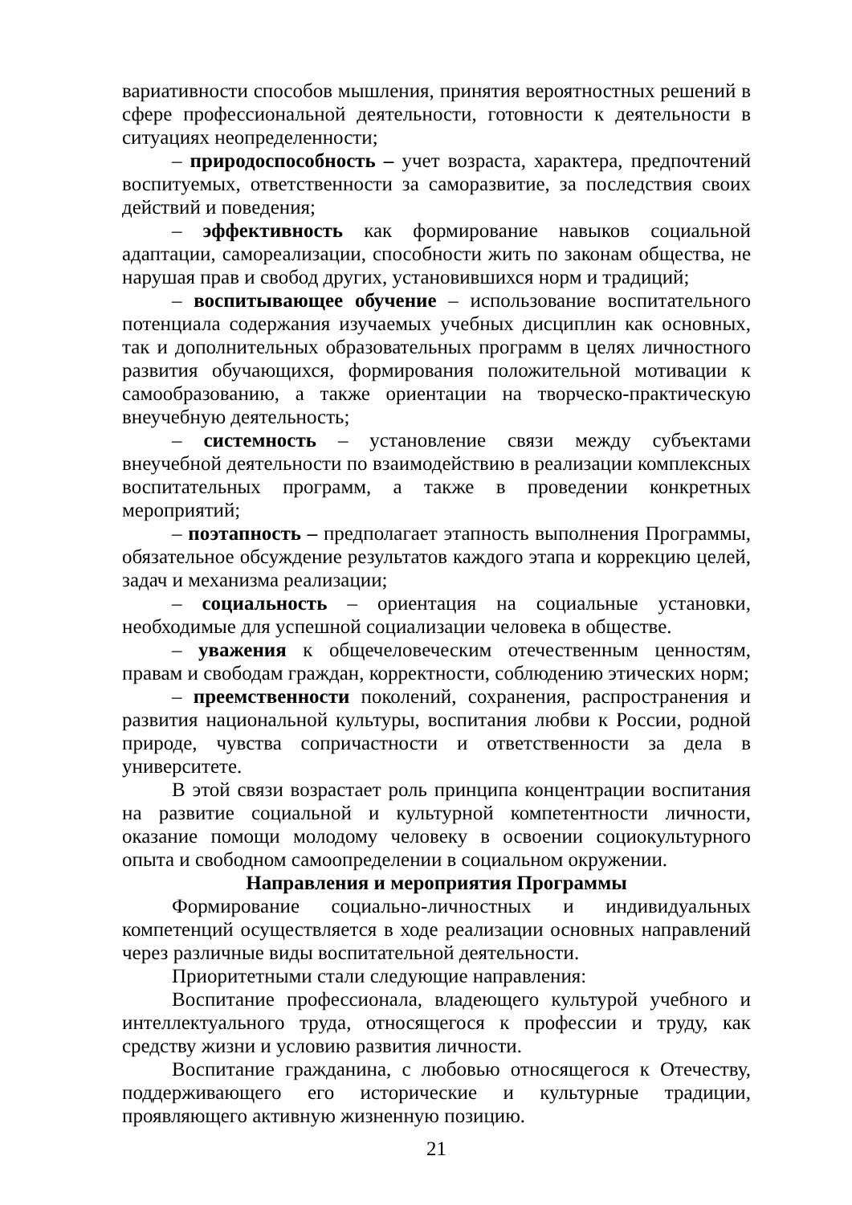вариативности способов мышления, принятия вероятностных решений в сфере профессиональной деятельности, готовности к деятельности в ситуациях неопределенности;
– природоспособность – учет возраста, характера, предпочтений воспитуемых, ответственности за саморазвитие, за последствия своих действий и поведения;
– эффективность как формирование навыков социальной адаптации, самореализации, способности жить по законам общества, не нарушая прав и свобод других, установившихся норм и традиций;
– воспитывающее обучение – использование воспитательного потенциала содержания изучаемых учебных дисциплин как основных, так и дополнительных образовательных программ в целях личностного развития обучающихся, формирования положительной мотивации к самообразованию, а также ориентации на творческо-практическую внеучебную деятельность;
– системность – установление связи между субъектами внеучебной деятельности по взаимодействию в реализации комплексных воспитательных программ, а также в проведении конкретных мероприятий;
– поэтапность – предполагает этапность выполнения Программы, обязательное обсуждение результатов каждого этапа и коррекцию целей, задач и механизма реализации;
– социальность – ориентация на социальные установки, необходимые для успешной социализации человека в обществе.
– уважения к общечеловеческим отечественным ценностям, правам и свободам граждан, корректности, соблюдению этических норм;
– преемственности поколений, сохранения, распространения и развития национальной культуры, воспитания любви к России, родной природе, чувства сопричастности и ответственности за дела в университете.
В этой связи возрастает роль принципа концентрации воспитания на развитие социальной и культурной компетентности личности, оказание помощи молодому человеку в освоении социокультурного опыта и свободном самоопределении в социальном окружении.
Направления и мероприятия Программы
Формирование социально-личностных и индивидуальных компетенций осуществляется в ходе реализации основных направлений через различные виды воспитательной деятельности.
Приоритетными стали следующие направления:
Воспитание профессионала, владеющего культурой учебного и интеллектуального труда, относящегося к профессии и труду, как средству жизни и условию развития личности.
Воспитание гражданина, с любовью относящегося к Отечеству, поддерживающего его исторические и культурные традиции, проявляющего активную жизненную позицию.
21